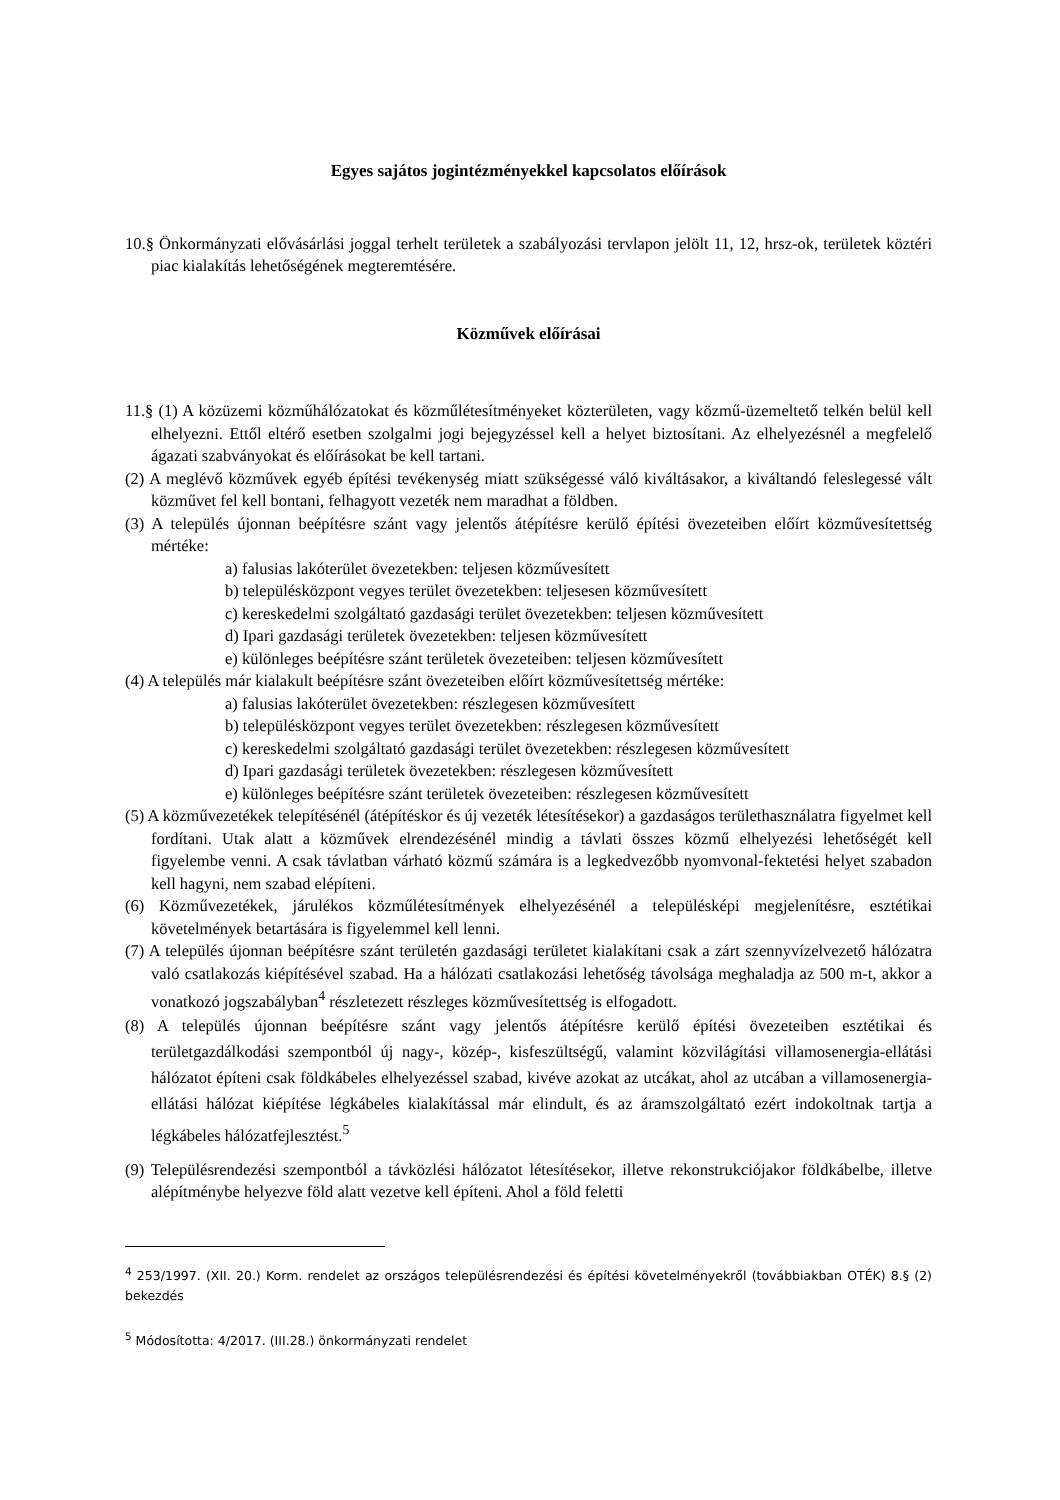Egyes sajátos jogintézményekkel kapcsolatos előírások
10.§ Önkormányzati elővásárlási joggal terhelt területek a szabályozási tervlapon jelölt 11, 12, hrsz-ok, területek köztéri piac kialakítás lehetőségének megteremtésére.
Közművek előírásai
11.§ (1) A közüzemi közműhálózatokat és közműlétesítményeket közterületen, vagy közmű-üzemeltető telkén belül kell elhelyezni. Ettől eltérő esetben szolgalmi jogi bejegyzéssel kell a helyet biztosítani. Az elhelyezésnél a megfelelő ágazati szabványokat és előírásokat be kell tartani.
(2) A meglévő közművek egyéb építési tevékenység miatt szükségessé váló kiváltásakor, a kiváltandó feleslegessé vált közművet fel kell bontani, felhagyott vezeték nem maradhat a földben.
(3) A település újonnan beépítésre szánt vagy jelentős átépítésre kerülő építési övezeteiben előírt közművesítettség mértéke:
a) falusias lakóterület övezetekben: teljesen közművesített
b) településközpont vegyes terület övezetekben: teljesesen közművesített
c) kereskedelmi szolgáltató gazdasági terület övezetekben: teljesen közművesített
d) Ipari gazdasági területek övezetekben: teljesen közművesített
e) különleges beépítésre szánt területek övezeteiben: teljesen közművesített
(4) A település már kialakult beépítésre szánt övezeteiben előírt közművesítettség mértéke:
a) falusias lakóterület övezetekben: részlegesen közművesített
b) településközpont vegyes terület övezetekben: részlegesen közművesített
c) kereskedelmi szolgáltató gazdasági terület övezetekben: részlegesen közművesített
d) Ipari gazdasági területek övezetekben: részlegesen közművesített
e) különleges beépítésre szánt területek övezeteiben: részlegesen közművesített
(5) A közművezetékek telepítésénél (átépítéskor és új vezeték létesítésekor) a gazdaságos területhasználatra figyelmet kell fordítani. Utak alatt a közművek elrendezésénél mindig a távlati összes közmű elhelyezési lehetőségét kell figyelembe venni. A csak távlatban várható közmű számára is a legkedvezőbb nyomvonal-fektetési helyet szabadon kell hagyni, nem szabad elépíteni.
(6) Közművezetékek, járulékos közműlétesítmények elhelyezésénél a településképi megjelenítésre, esztétikai követelmények betartására is figyelemmel kell lenni.
(7) A település újonnan beépítésre szánt területén gazdasági területet kialakítani csak a zárt szennyvízelvezető hálózatra való csatlakozás kiépítésével szabad. Ha a hálózati csatlakozási lehetőség távolsága meghaladja az 500 m-t, akkor a vonatkozó jogszabályban<sup>4</sup> részletezett részleges közművesítettség is elfogadott.
(8) A település újonnan beépítésre szánt vagy jelentős átépítésre kerülő építési övezeteiben esztétikai és területgazdálkodási szempontból új nagy-, közép-, kisfeszültségű, valamint közvilágítási villamosenergia-ellátási hálózatot építeni csak földkábeles elhelyezéssel szabad, kivéve azokat az utcákat, ahol az utcában a villamosenergia-ellátási hálózat kiépítése légkábeles kialakítással már elindult, és az áramszolgáltató ezért indokoltnak tartja a légkábeles hálózatfejlesztést.<sup>5</sup>
(9) Településrendezési szempontból a távközlési hálózatot létesítésekor, illetve rekonstrukciójakor földkábelbe, illetve alépítménybe helyezve föld alatt vezetve kell építeni. Ahol a föld feletti
<sup>4</sup> 253/1997. (XII. 20.) Korm. rendelet az országos településrendezési és építési követelményekről (továbbiakban OTÉK) 8.§ (2) bekezdés
<sup>5</sup> Módosította: 4/2017. (III.28.) önkormányzati rendelet